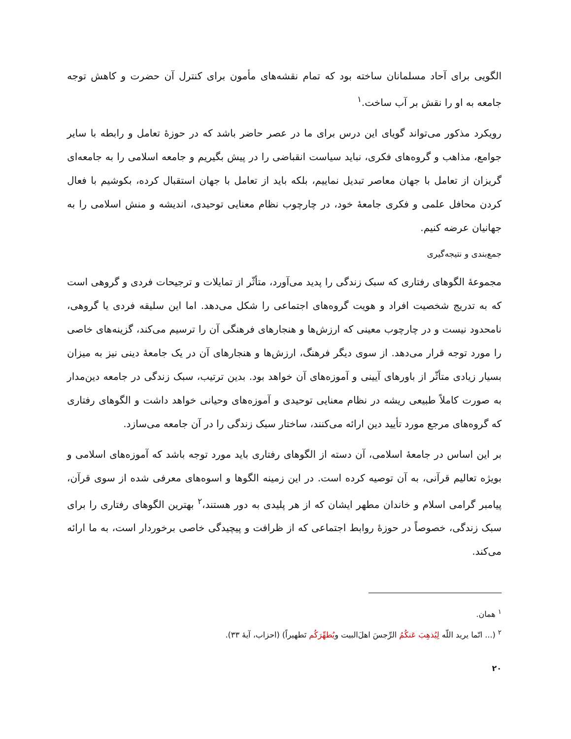الگویی برای آحاد مسلمانان ساخته بود که تمام نقشه‌های مأمون برای کنترل آن حضرت و کاهش توجه جامعه به او را نقش بر آب ساخت.<sup>۱</sup>
رویکرد مذکور می‌تواند گویای این درس برای ما در عصر حاضر باشد که در حوزهٔ تعامل و رابطه با سایر جوامع، مذاهب و گروه‌های فکری، نباید سیاست انقباضی را در پیش بگیریم و جامعه اسلامی را به جامعه‌ای گریزان از تعامل با جهان معاصر تبدیل نماییم، بلکه باید از تعامل با جهان استقبال کرده، بکوشیم با فعال کردن محافل علمی و فکری جامعهٔ خود، در چارچوب نظام معنایی توحیدی، اندیشه و منش اسلامی را به جهانیان عرضه کنیم.
جمع‌بندی و نتیجه‌گیری
مجموعهٔ الگوهای رفتاری که سبک زندگی را پدید می‌آورد، متأثّر از تمایلات و ترجیحات فردی و گروهی است که به تدریج شخصیت افراد و هویت گروه‌های اجتماعی را شکل می‌دهد. اما این سلیقه فردی یا گروهی، نامحدود نیست و در چارچوب معینی که ارزش‌ها و هنجارهای فرهنگی آن را ترسیم می‌کند، گزینه‌های خاصی را مورد توجه قرار می‌دهد. از سوی دیگر فرهنگ، ارزش‌ها و هنجارهای آن در یک جامعهٔ دینی نیز به میزان بسیار زیادی متأثّر از باورهای آیینی و آموزه‌های آن خواهد بود. بدین ترتیب، سبک زندگی در جامعه دین‌مدار به صورت کاملاً طبیعی ریشه در نظام معنایی توحیدی و آموزه‌های وحیانی خواهد داشت و الگوهای رفتاری که گروه‌های مرجع مورد تأیید دین ارائه می‌کنند، ساختار سبک زندگی را در آن جامعه می‌سازد.
بر این اساس در جامعهٔ اسلامی، آن دسته از الگوهای رفتاری باید مورد توجه باشد که آموزه‌های اسلامی و بویژه تعالیم قرآنی، به آن توصیه کرده است. در این زمینه الگوها و اسوه‌های معرفی شده از سوی قرآن، پیامبر گرامی اسلام و خاندان مطهر ایشان که از هر پلیدی به دور هستند،<sup>۲</sup> بهترین الگوهای رفتاری را برای سبک زندگی، خصوصاً در حوزهٔ روابط اجتماعی که از ظرافت و پیچیدگی خاصی برخوردار است، به ما ارائه می‌کند.
<sup>۱</sup> همان.
<sup>۲</sup> (... انّما یرید اللّه لِیُذهِبَ عَنکُمُ الرِّجسَ اهلَ‌البیت ویُطهِّرَکُم تَطهیراً) (احزاب، آیهٔ ۳۳).
۲۰